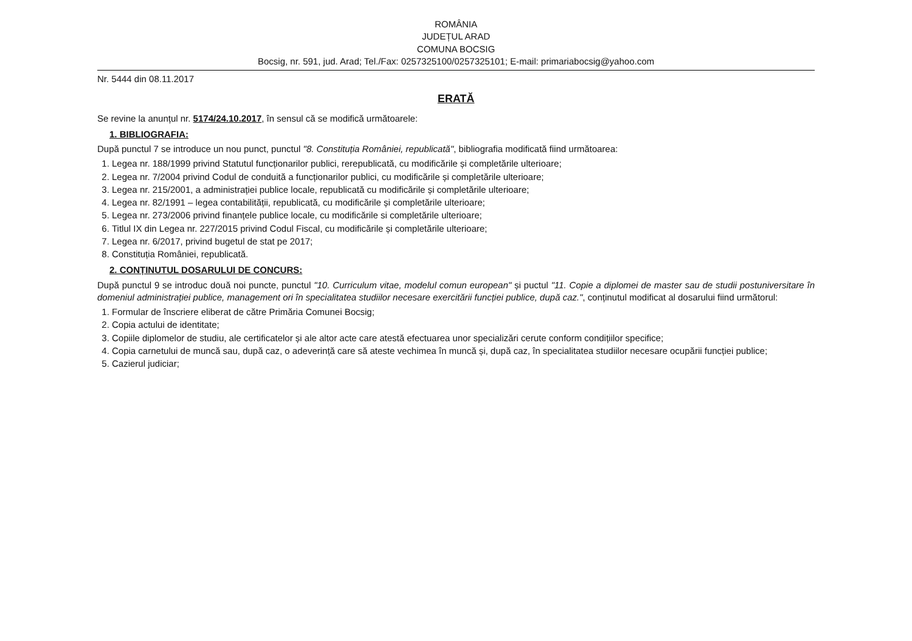ROMÂNIA
JUDEȚUL ARAD
COMUNA BOCSIG
Bocsig, nr. 591, jud. Arad; Tel./Fax: 0257325100/0257325101; E-mail: primariabocsig@yahoo.com
Nr. 5444 din 08.11.2017
ERATĂ
Se revine la anunțul nr. 5174/24.10.2017, în sensul că se modifică următoarele:
1. BIBLIOGRAFIA:
După punctul 7 se introduce un nou punct, punctul "8. Constituția României, republicată", bibliografia modificată fiind următoarea:
1. Legea nr. 188/1999 privind Statutul funcționarilor publici, rerepublicată, cu modificările și completările ulterioare;
2. Legea nr. 7/2004 privind Codul de conduită a funcționarilor publici, cu modificările și completările ulterioare;
3. Legea nr. 215/2001, a administrației publice locale, republicată cu modificările și completările ulterioare;
4. Legea nr. 82/1991 – legea contabilității, republicată, cu modificările și completările ulterioare;
5. Legea nr. 273/2006 privind finanțele publice locale, cu modificările si completările ulterioare;
6. Titlul IX din Legea nr. 227/2015 privind Codul Fiscal, cu modificările și completările ulterioare;
7. Legea nr. 6/2017, privind bugetul de stat pe 2017;
8. Constituția României, republicată.
2. CONȚINUTUL DOSARULUI DE CONCURS:
După punctul 9 se introduc două noi puncte, punctul "10. Curriculum vitae, modelul comun european" și puctul "11. Copie a diplomei de master sau de studii postuniversitare în domeniul administrației publice, management ori în specialitatea studiilor necesare exercitării funcției publice, după caz.", conținutul modificat al dosarului fiind următorul:
1. Formular de înscriere eliberat de către Primăria Comunei Bocsig;
2. Copia actului de identitate;
3. Copiile diplomelor de studiu, ale certificatelor și ale altor acte care atestă efectuarea unor specializări cerute conform condițiilor specifice;
4. Copia carnetului de muncă sau, după caz, o adeverință care să ateste vechimea în muncă și, după caz, în specialitatea studiilor necesare ocupării funcției publice;
5. Cazierul judiciar;